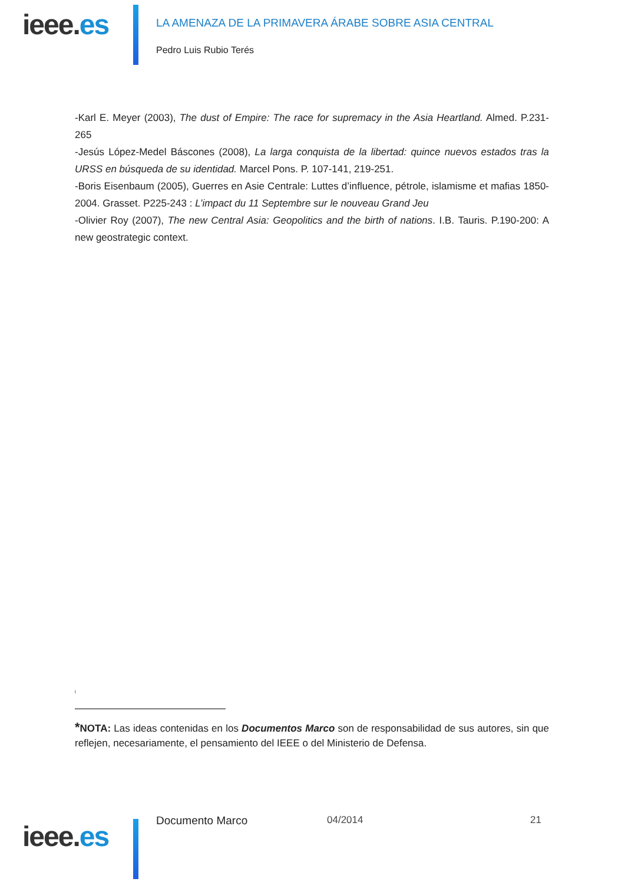ieee.es
LA AMENAZA DE LA PRIMAVERA ÁRABE SOBRE ASIA CENTRAL
Pedro Luis Rubio Terés
-Karl E. Meyer (2003), The dust of Empire: The race for supremacy in the Asia Heartland. Almed. P.231-265
-Jesús López-Medel Báscones (2008), La larga conquista de la libertad: quince nuevos estados tras la URSS en búsqueda de su identidad. Marcel Pons. P. 107-141, 219-251.
-Boris Eisenbaum (2005), Guerres en Asie Centrale: Luttes d’influence, pétrole, islamisme et mafias 1850-2004. Grasset. P225-243 : L’impact du 11 Septembre sur le nouveau Grand Jeu
-Olivier Roy (2007), The new Central Asia: Geopolitics and the birth of nations. I.B. Tauris. P.190-200: A new geostrategic context.
i
*NOTA: Las ideas contenidas en los Documentos Marco son de responsabilidad de sus autores, sin que reflejen, necesariamente, el pensamiento del IEEE o del Ministerio de Defensa.
ieee.es Documento Marco 04/2014 21